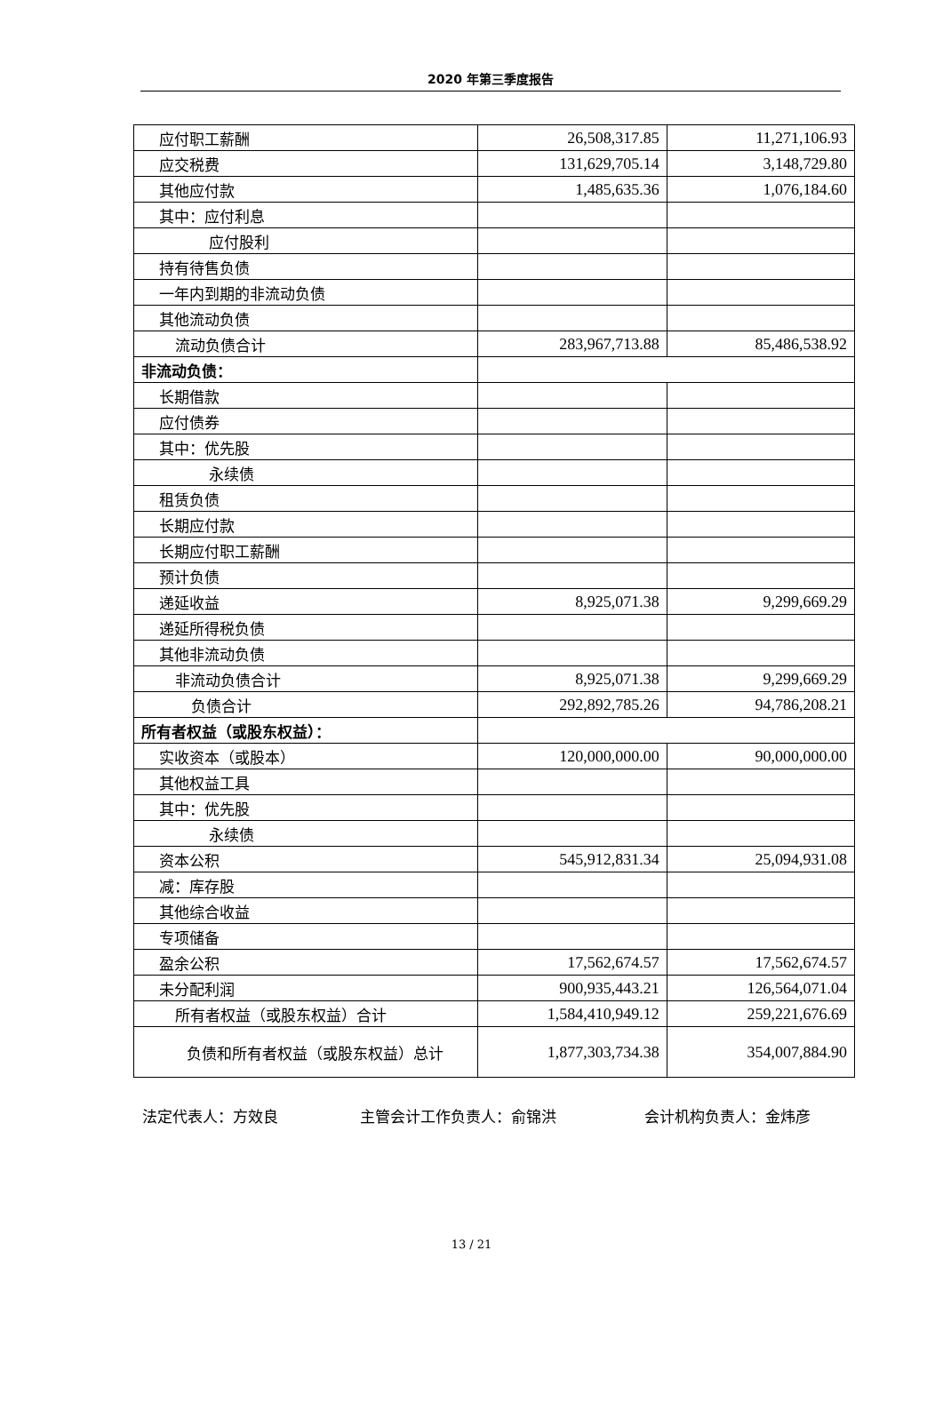2020 年第三季度报告
| 应付职工薪酬 | 26,508,317.85 | 11,271,106.93 |
| 应交税费 | 131,629,705.14 | 3,148,729.80 |
| 其他应付款 | 1,485,635.36 | 1,076,184.60 |
| 其中：应付利息 | | |
| 应付股利 | | |
| 持有待售负债 | | |
| 一年内到期的非流动负债 | | |
| 其他流动负债 | | |
| 流动负债合计 | 283,967,713.88 | 85,486,538.92 |
| 非流动负债： | | |
| 长期借款 | | |
| 应付债券 | | |
| 其中：优先股 | | |
| 永续债 | | |
| 租赁负债 | | |
| 长期应付款 | | |
| 长期应付职工薪酬 | | |
| 预计负债 | | |
| 递延收益 | 8,925,071.38 | 9,299,669.29 |
| 递延所得税负债 | | |
| 其他非流动负债 | | |
| 非流动负债合计 | 8,925,071.38 | 9,299,669.29 |
| 负债合计 | 292,892,785.26 | 94,786,208.21 |
| 所有者权益（或股东权益）： | | |
| 实收资本（或股本） | 120,000,000.00 | 90,000,000.00 |
| 其他权益工具 | | |
| 其中：优先股 | | |
| 永续债 | | |
| 资本公积 | 545,912,831.34 | 25,094,931.08 |
| 减：库存股 | | |
| 其他综合收益 | | |
| 专项储备 | | |
| 盈余公积 | 17,562,674.57 | 17,562,674.57 |
| 未分配利润 | 900,935,443.21 | 126,564,071.04 |
| 所有者权益（或股东权益）合计 | 1,584,410,949.12 | 259,221,676.69 |
| 负债和所有者权益（或股东权益）总计 | 1,877,303,734.38 | 354,007,884.90 |
法定代表人：方效良 主管会计工作负责人：俞锦洪 会计机构负责人：金炜彦
13 / 21